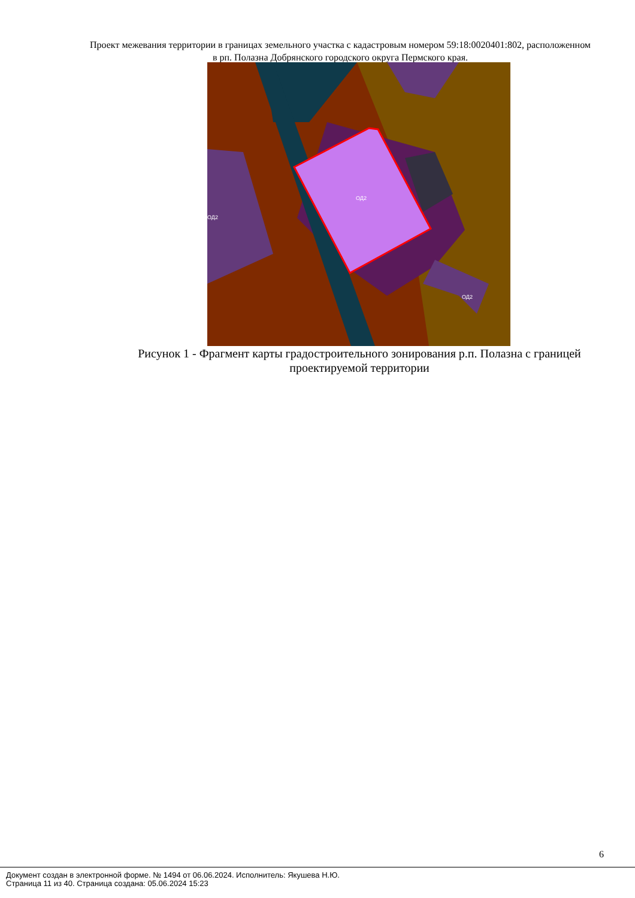Проект межевания территории в границах земельного участка с кадастровым номером 59:18:0020401:802, расположенном в рп. Полазна Добрянского городского округа Пермского края.
ОД2
ОД2
ОД2
Рисунок 1 - Фрагмент карты градостроительного зонирования р.п. Полазна с границей проектируемой территории
6
Документ создан в электронной форме. № 1494 от 06.06.2024. Исполнитель: Якушева Н.Ю.
Страница 11 из 40. Страница создана: 05.06.2024 15:23